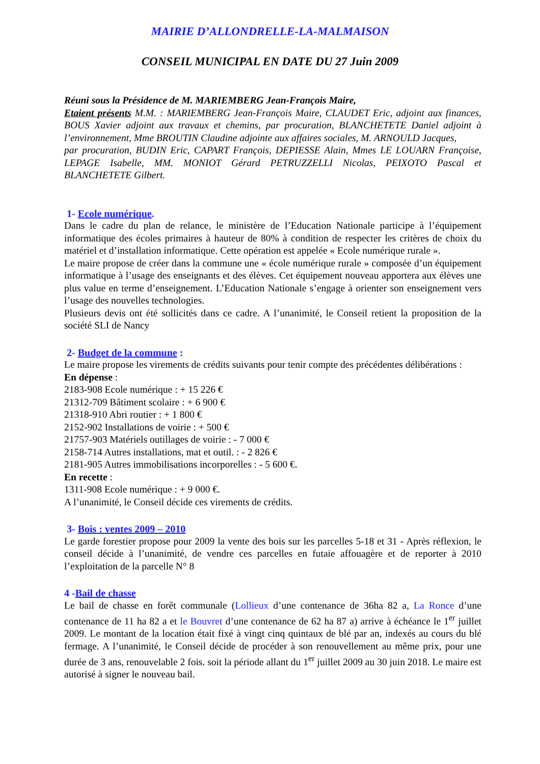MAIRIE D’ALLONDRELLE-LA-MALMAISON
CONSEIL MUNICIPAL EN DATE DU 27 Juin 2009
Réuni sous la Présidence de M. MARIEMBERG Jean-François Maire,
Etaient présents M.M. : MARIEMBERG Jean-François Maire, CLAUDET Eric, adjoint aux finances, BOUS Xavier adjoint aux travaux et chemins, par procuration, BLANCHETETE Daniel adjoint à l’environnement, Mme BROUTIN Claudine adjointe aux affaires sociales, M. ARNOULD Jacques,
par procuration, BUDIN Eric, CAPART François, DEPIESSE Alain, Mmes LE LOUARN Françoise, LEPAGE Isabelle, MM. MONIOT Gérard PETRUZZELLI Nicolas, PEIXOTO Pascal et BLANCHETETE Gilbert.
1- Ecole numérique.
Dans le cadre du plan de relance, le ministère de l’Education Nationale participe à l’équipement informatique des écoles primaires à hauteur de 80% à condition de respecter les critères de choix du matériel et d’installation informatique. Cette opération est appelée « Ecole numérique rurale ».
Le maire propose de créer dans la commune une « école numérique rurale » composée d’un équipement informatique à l’usage des enseignants et des élèves. Cet équipement nouveau apportera aux élèves une plus value en terme d’enseignement. L’Education Nationale s’engage à orienter son enseignement vers l’usage des nouvelles technologies.
Plusieurs devis ont été sollicités dans ce cadre. A l’unanimité, le Conseil retient la proposition de la société SLI de Nancy
2- Budget de la commune :
Le maire propose les virements de crédits suivants pour tenir compte des précédentes délibérations :
En dépense :
2183-908 Ecole numérique : + 15 226 €
21312-709 Bâtiment scolaire : + 6 900 €
21318-910 Abri routier : + 1 800 €
2152-902 Installations de voirie : + 500 €
21757-903 Matériels outillages de voirie : - 7 000 €
2158-714 Autres installations, mat et outil. : - 2 826 €
2181-905 Autres immobilisations incorporelles : - 5 600 €.
En recette :
1311-908 Ecole numérique : + 9 000 €.
A l’unanimité, le Conseil décide ces virements de crédits.
3- Bois : ventes 2009 – 2010
Le garde forestier propose pour 2009 la vente des bois sur les parcelles 5-18 et 31 - Après réflexion, le conseil décide à l’unanimité, de vendre ces parcelles en futaie affouagère et de reporter à 2010 l’exploitation de la parcelle N° 8
4 -Bail de chasse
Le bail de chasse en forêt communale (Lollieux d’une contenance de 36ha 82 a, La Ronce d’une contenance de 11 ha 82 a et le Bouvret d’une contenance de 62 ha 87 a) arrive à échéance le 1<sup>er</sup> juillet 2009. Le montant de la location était fixé à vingt cinq quintaux de blé par an, indexés au cours du blé fermage. A l’unanimité, le Conseil décide de procéder à son renouvellement au même prix, pour une durée de 3 ans, renouvelable 2 fois. soit la période allant du 1<sup>er</sup> juillet 2009 au 30 juin 2018. Le maire est autorisé à signer le nouveau bail.